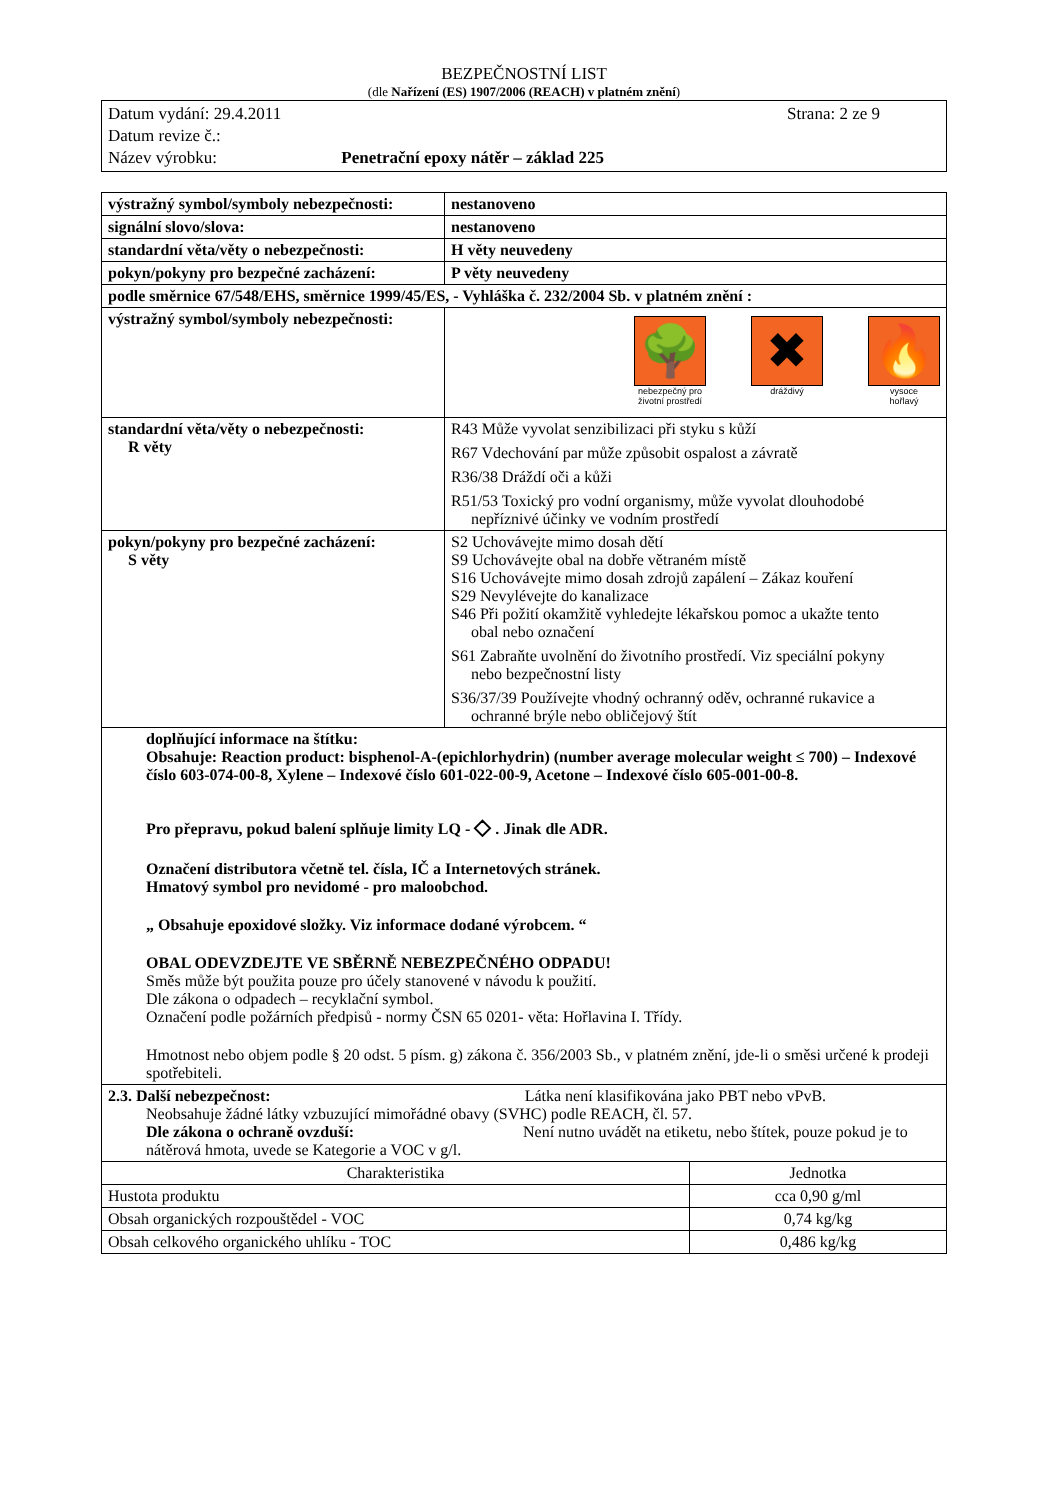BEZPEČNOSTNÍ LIST
(dle Nařízení (ES) 1907/2006 (REACH) v platném znění)
Datum vydání: 29.4.2011 Strana: 2 ze 9
Datum revize č.:
Název výrobku: Penetrační epoxy nátěr – základ 225
| výstražný symbol/symboly nebezpečnosti: | nestanoveno |
| signální slovo/slova: | nestanoveno |
| standardní věta/věty o nebezpečnosti: | H věty neuvedeny |
| pokyn/pokyny pro bezpečné zacházení: | P věty neuvedeny |
| podle směrnice 67/548/EHS, směrnice 1999/45/ES, - Vyhláška č. 232/2004 Sb. v platném znění : | |
| výstražný symbol/symboly nebezpečnosti: | 🌳 nebezpečný pro životní prostředí ✖ dráždivý 🔥 vysoce hořlavý |
| standardní věta/věty o nebezpečnosti: R věty | R43 Může vyvolat senzibilizaci při styku s kůží R67 Vdechování par může způsobit ospalost a závratě R36/38 Dráždí oči a kůži R51/53 Toxický pro vodní organismy, může vyvolat dlouhodobé nepříznivé účinky ve vodním prostředí |
| pokyn/pokyny pro bezpečné zacházení: S věty | S2 Uchovávejte mimo dosah dětí S9 Uchovávejte obal na dobře větraném místě S16 Uchovávejte mimo dosah zdrojů zapálení – Zákaz kouření S29 Nevylévejte do kanalizace S46 Při požití okamžitě vyhledejte lékařskou pomoc a ukažte tento obal nebo označení S61 Zabraňte uvolnění do životního prostředí. Viz speciální pokyny nebo bezpečnostní listy S36/37/39 Používejte vhodný ochranný oděv, ochranné rukavice a ochranné brýle nebo obličejový štít |
| doplňující informace na štítku: Obsahuje: Reaction product: bisphenol-A-(epichlorhydrin) (number average molecular weight ≤ 700) – Indexové číslo 603-074-00-8, Xylene – Indexové číslo 601-022-00-9, Acetone – Indexové číslo 605-001-00-8. Pro přepravu, pokud balení splňuje limity LQ - ◇ . Jinak dle ADR. Označení distributora včetně tel. čísla, IČ a Internetových stránek. Hmatový symbol pro nevidomé - pro maloobchod. „ Obsahuje epoxidové složky. Viz informace dodané výrobcem. “ OBAL ODEVZDEJTE VE SBĚRNĚ NEBEZPEČNÉHO ODPADU! Směs může být použita pouze pro účely stanovené v návodu k použití. Dle zákona o odpadech – recyklační symbol. Označení podle požárních předpisů - normy ČSN 65 0201- věta: Hořlavina I. Třídy. Hmotnost nebo objem podle § 20 odst. 5 písm. g) zákona č. 356/2003 Sb., v platném znění, jde-li o směsi určené k prodeji spotřebiteli. | |
| 2.3. Další nebezpečnost: Látka není klasifikována jako PBT nebo vPvB. Neobsahuje žádné látky vzbuzující mimořádné obavy (SVHC) podle REACH, čl. 57. Dle zákona o ochraně ovzduší: Není nutno uvádět na etiketu, nebo štítek, pouze pokud je to nátěrová hmota, uvede se Kategorie a VOC v g/l. | |
| Charakteristika | Jednotka |
| --- | --- |
| Hustota produktu | cca 0,90 g/ml |
| Obsah organických rozpouštědel - VOC | 0,74 kg/kg |
| Obsah celkového organického uhlíku - TOC | 0,486 kg/kg |